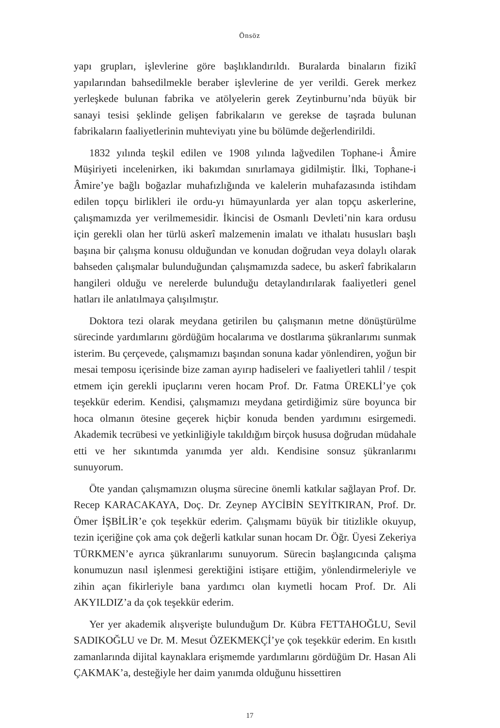Önsöz
yapı grupları, işlevlerine göre başlıklandırıldı. Buralarda binaların fizikî yapılarından bahsedilmekle beraber işlevlerine de yer verildi. Gerek merkez yerleşkede bulunan fabrika ve atölyelerin gerek Zeytinburnu’nda büyük bir sanayi tesisi şeklinde gelişen fabrikaların ve gerekse de taşrada bulunan fabrikaların faaliyetlerinin muhteviyatı yine bu bölümde değerlendirildi.
1832 yılında teşkil edilen ve 1908 yılında lağvedilen Tophane-i Âmire Müşiriyeti incelenirken, iki bakımdan sınırlamaya gidilmiştir. İlki, Tophane-i Âmire’ye bağlı boğazlar muhafızlığında ve kalelerin muhafazasında istihdam edilen topçu birlikleri ile ordu-yı hümayunlarda yer alan topçu askerlerine, çalışmamızda yer verilmemesidir. İkincisi de Osmanlı Devleti’nin kara ordusu için gerekli olan her türlü askerî malzemenin imalatı ve ithalatı hususları başlı başına bir çalışma konusu olduğundan ve konudan doğrudan veya dolaylı olarak bahseden çalışmalar bulunduğundan çalışmamızda sadece, bu askerî fabrikaların hangileri olduğu ve nerelerde bulunduğu detaylandırılarak faaliyetleri genel hatları ile anlatılmaya çalışılmıştır.
Doktora tezi olarak meydana getirilen bu çalışmanın metne dönüştürülme sürecinde yardımlarını gördüğüm hocalarıma ve dostlarıma şükranlarımı sunmak isterim. Bu çerçevede, çalışmamızı başından sonuna kadar yönlendiren, yoğun bir mesai temposu içerisinde bize zaman ayırıp hadiseleri ve faaliyetleri tahlil / tespit etmem için gerekli ipuçlarını veren hocam Prof. Dr. Fatma ÜREKLİ’ye çok teşekkür ederim. Kendisi, çalışmamızı meydana getirdiğimiz süre boyunca bir hoca olmanın ötesine geçerek hiçbir konuda benden yardımını esirgemedi. Akademik tecrübesi ve yetkinliğiyle takıldığım birçok hususa doğrudan müdahale etti ve her sıkıntımda yanımda yer aldı. Kendisine sonsuz şükranlarımı sunuyorum.
Öte yandan çalışmamızın oluşma sürecine önemli katkılar sağlayan Prof. Dr. Recep KARACAKAYA, Doç. Dr. Zeynep AYCİBİN SEYİTKIRAN, Prof. Dr. Ömer İŞBİLİR’e çok teşekkür ederim. Çalışmamı büyük bir titizlikle okuyup, tezin içeriğine çok ama çok değerli katkılar sunan hocam Dr. Öğr. Üyesi Zekeriya TÜRKMEN’e ayrıca şükranlarımı sunuyorum. Sürecin başlangıcında çalışma konumuzun nasıl işlenmesi gerektiğini istişare ettiğim, yönlendirmeleriyle ve zihin açan fikirleriyle bana yardımcı olan kıymetli hocam Prof. Dr. Ali AKYILDIZ’a da çok teşekkür ederim.
Yer yer akademik alışverişte bulunduğum Dr. Kübra FETTAHOĞLU, Sevil SADIKOĞLU ve Dr. M. Mesut ÖZEKMEKÇİ’ye çok teşekkür ederim. En kısıtlı zamanlarında dijital kaynaklara erişmemde yardımlarını gördüğüm Dr. Hasan Ali ÇAKMAK’a, desteğiyle her daim yanımda olduğunu hissettiren
17